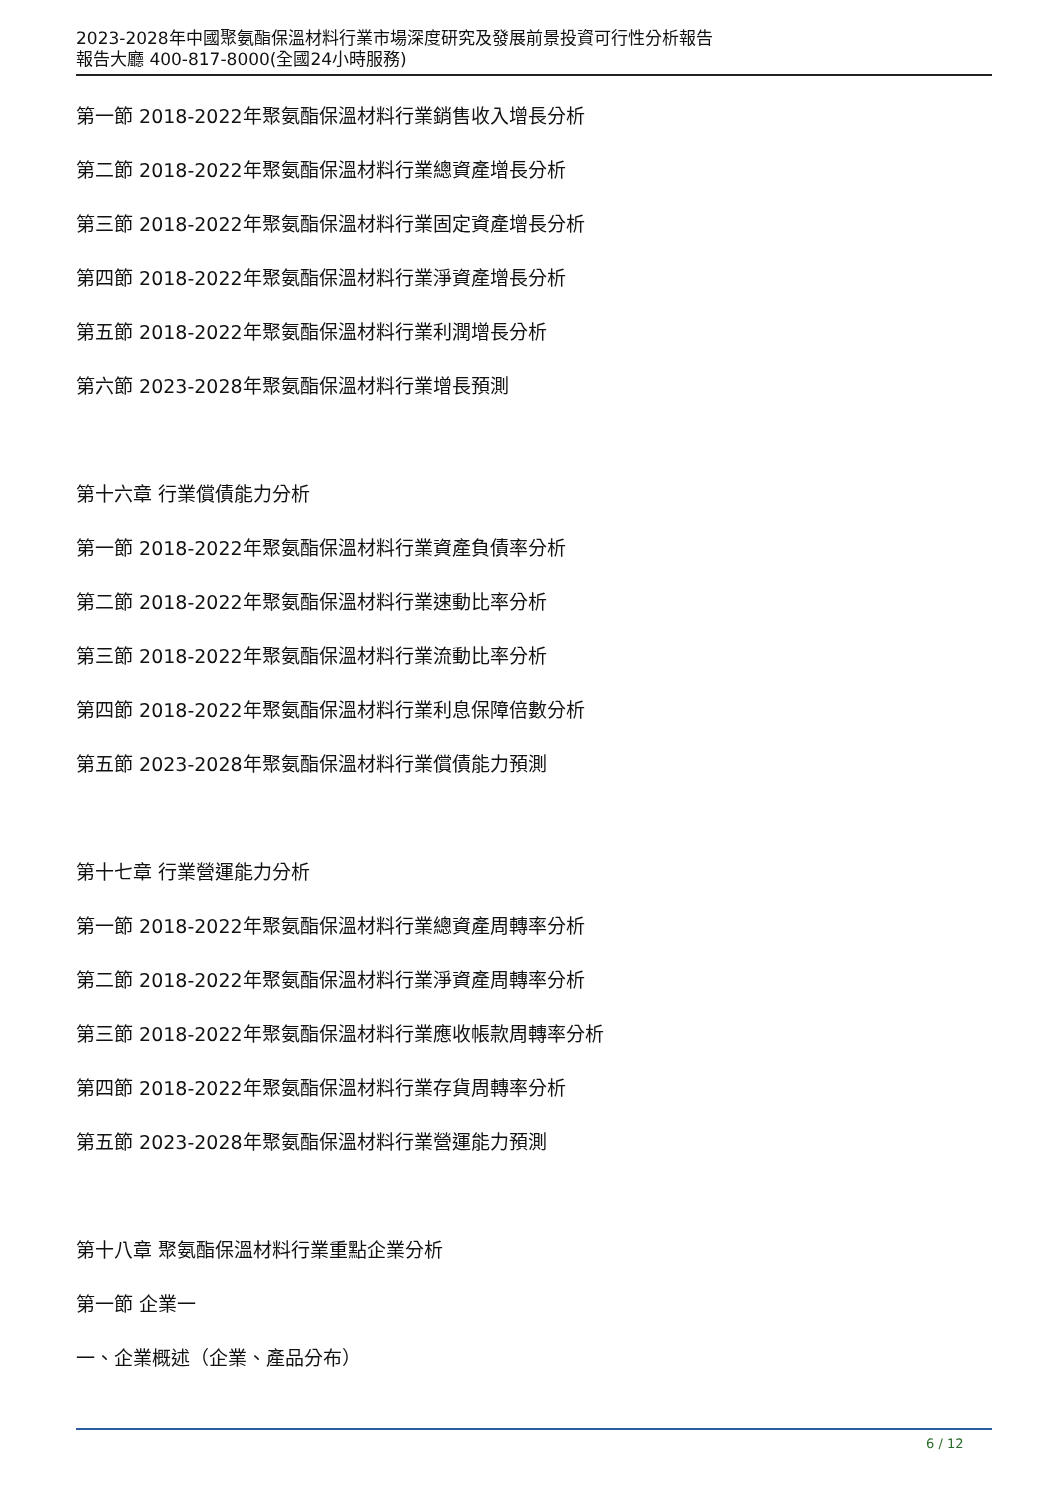2023-2028年中國聚氨酯保溫材料行業市場深度研究及發展前景投資可行性分析報告
報告大廳 400-817-8000(全國24小時服務)
第一節 2018-2022年聚氨酯保溫材料行業銷售收入增長分析
第二節 2018-2022年聚氨酯保溫材料行業總資產增長分析
第三節 2018-2022年聚氨酯保溫材料行業固定資產增長分析
第四節 2018-2022年聚氨酯保溫材料行業淨資產增長分析
第五節 2018-2022年聚氨酯保溫材料行業利潤增長分析
第六節 2023-2028年聚氨酯保溫材料行業增長預測
第十六章 行業償債能力分析
第一節 2018-2022年聚氨酯保溫材料行業資產負債率分析
第二節 2018-2022年聚氨酯保溫材料行業速動比率分析
第三節 2018-2022年聚氨酯保溫材料行業流動比率分析
第四節 2018-2022年聚氨酯保溫材料行業利息保障倍數分析
第五節 2023-2028年聚氨酯保溫材料行業償債能力預測
第十七章 行業營運能力分析
第一節 2018-2022年聚氨酯保溫材料行業總資產周轉率分析
第二節 2018-2022年聚氨酯保溫材料行業淨資產周轉率分析
第三節 2018-2022年聚氨酯保溫材料行業應收帳款周轉率分析
第四節 2018-2022年聚氨酯保溫材料行業存貨周轉率分析
第五節 2023-2028年聚氨酯保溫材料行業營運能力預測
第十八章 聚氨酯保溫材料行業重點企業分析
第一節 企業一
一、企業概述（企業、產品分布）
6 / 12